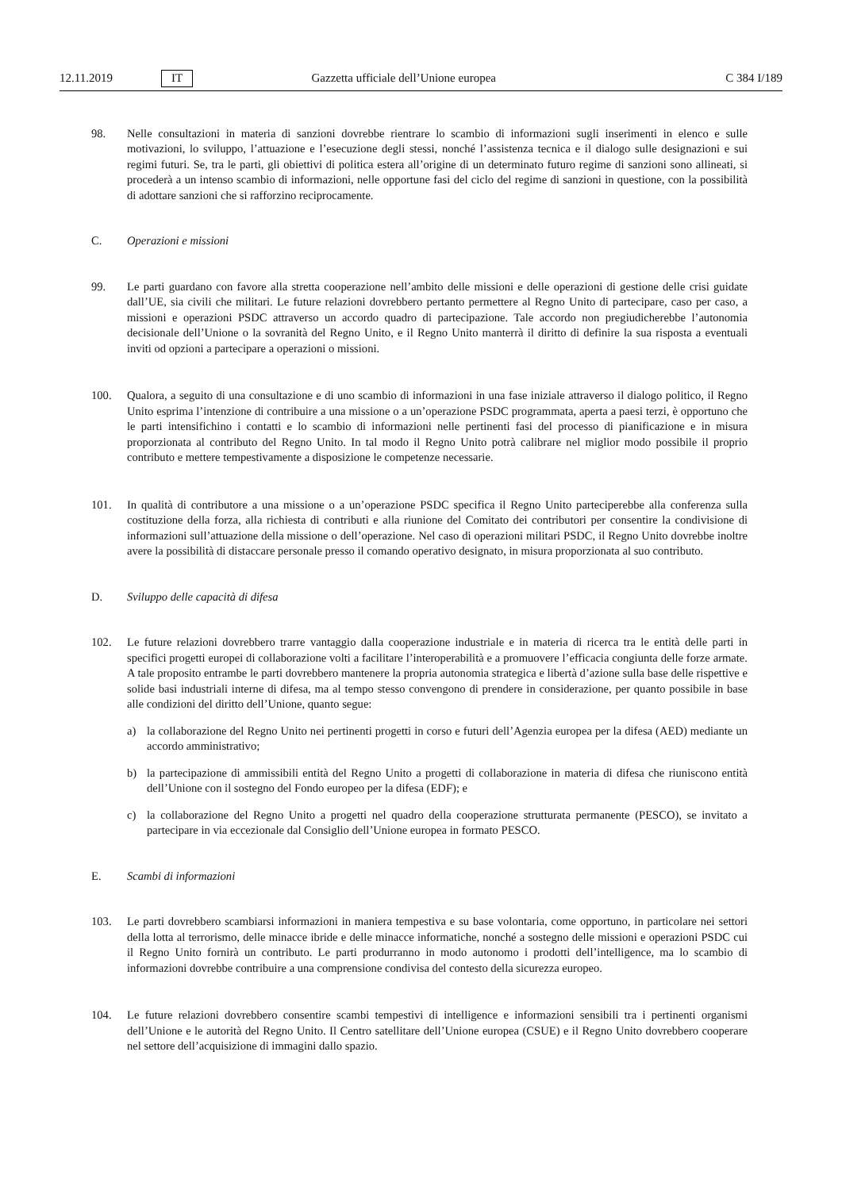12.11.2019 IT Gazzetta ufficiale dell’Unione europea C 384 I/189
98. Nelle consultazioni in materia di sanzioni dovrebbe rientrare lo scambio di informazioni sugli inserimenti in elenco e sulle motivazioni, lo sviluppo, l’attuazione e l’esecuzione degli stessi, nonché l’assistenza tecnica e il dialogo sulle designazioni e sui regimi futuri. Se, tra le parti, gli obiettivi di politica estera all’origine di un determinato futuro regime di sanzioni sono allineati, si procederà a un intenso scambio di informazioni, nelle opportune fasi del ciclo del regime di sanzioni in questione, con la possibilità di adottare sanzioni che si rafforzino reciprocamente.
C. Operazioni e missioni
99. Le parti guardano con favore alla stretta cooperazione nell’ambito delle missioni e delle operazioni di gestione delle crisi guidate dall’UE, sia civili che militari. Le future relazioni dovrebbero pertanto permettere al Regno Unito di partecipare, caso per caso, a missioni e operazioni PSDC attraverso un accordo quadro di partecipazione. Tale accordo non pregiudicherebbe l’autonomia decisionale dell’Unione o la sovranità del Regno Unito, e il Regno Unito manterrà il diritto di definire la sua risposta a eventuali inviti od opzioni a partecipare a operazioni o missioni.
100. Qualora, a seguito di una consultazione e di uno scambio di informazioni in una fase iniziale attraverso il dialogo politico, il Regno Unito esprima l’intenzione di contribuire a una missione o a un’operazione PSDC programmata, aperta a paesi terzi, è opportuno che le parti intensifichino i contatti e lo scambio di informazioni nelle pertinenti fasi del processo di pianificazione e in misura proporzionata al contributo del Regno Unito. In tal modo il Regno Unito potrà calibrare nel miglior modo possibile il proprio contributo e mettere tempestivamente a disposizione le competenze necessarie.
101. In qualità di contributore a una missione o a un’operazione PSDC specifica il Regno Unito parteciperebbe alla conferenza sulla costituzione della forza, alla richiesta di contributi e alla riunione del Comitato dei contributori per consentire la condivisione di informazioni sull’attuazione della missione o dell’operazione. Nel caso di operazioni militari PSDC, il Regno Unito dovrebbe inoltre avere la possibilità di distaccare personale presso il comando operativo designato, in misura proporzionata al suo contributo.
D. Sviluppo delle capacità di difesa
102. Le future relazioni dovrebbero trarre vantaggio dalla cooperazione industriale e in materia di ricerca tra le entità delle parti in specifici progetti europei di collaborazione volti a facilitare l’interoperabilità e a promuovere l’efficacia congiunta delle forze armate. A tale proposito entrambe le parti dovrebbero mantenere la propria autonomia strategica e libertà d’azione sulla base delle rispettive e solide basi industriali interne di difesa, ma al tempo stesso convengono di prendere in considerazione, per quanto possibile in base alle condizioni del diritto dell’Unione, quanto segue:
a) la collaborazione del Regno Unito nei pertinenti progetti in corso e futuri dell’Agenzia europea per la difesa (AED) mediante un accordo amministrativo;
b) la partecipazione di ammissibili entità del Regno Unito a progetti di collaborazione in materia di difesa che riuniscono entità dell’Unione con il sostegno del Fondo europeo per la difesa (EDF); e
c) la collaborazione del Regno Unito a progetti nel quadro della cooperazione strutturata permanente (PESCO), se invitato a partecipare in via eccezionale dal Consiglio dell’Unione europea in formato PESCO.
E. Scambi di informazioni
103. Le parti dovrebbero scambiarsi informazioni in maniera tempestiva e su base volontaria, come opportuno, in particolare nei settori della lotta al terrorismo, delle minacce ibride e delle minacce informatiche, nonché a sostegno delle missioni e operazioni PSDC cui il Regno Unito fornirà un contributo. Le parti produrranno in modo autonomo i prodotti dell’intelligence, ma lo scambio di informazioni dovrebbe contribuire a una comprensione condivisa del contesto della sicurezza europeo.
104. Le future relazioni dovrebbero consentire scambi tempestivi di intelligence e informazioni sensibili tra i pertinenti organismi dell’Unione e le autorità del Regno Unito. Il Centro satellitare dell’Unione europea (CSUE) e il Regno Unito dovrebbero cooperare nel settore dell’acquisizione di immagini dallo spazio.